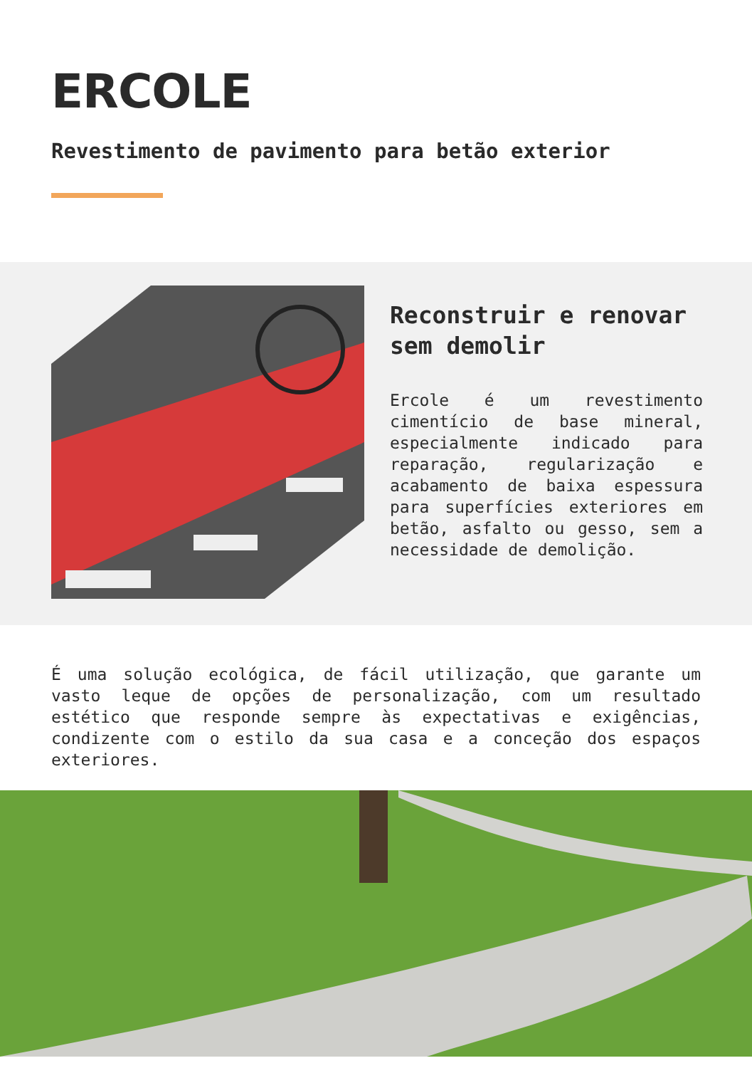ERCOLE
Revestimento de pavimento para betão exterior
Reconstruir e renovar sem demolir
Ercole é um revestimento cimentício de base mineral, especialmente indicado para reparação, regularização e acabamento de baixa espessura para superfícies exteriores em betão, asfalto ou gesso, sem a necessidade de demolição.
É uma solução ecológica, de fácil utilização, que garante um vasto leque de opções de personalização, com um resultado estético que responde sempre às expectativas e exigências, condizente com o estilo da sua casa e a conceção dos espaços exteriores.